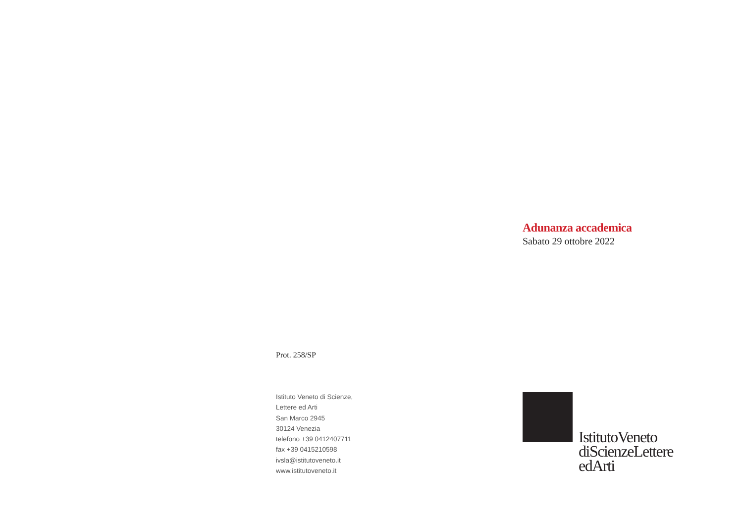Adunanza accademica
Sabato 29 ottobre 2022
Prot. 258/SP
Istituto Veneto di Scienze,
Lettere ed Arti
San Marco 2945
30124 Venezia
telefono +39 0412407711
fax +39 0415210598
ivsla@istitutoveneto.it
www.istitutoveneto.it
IstitutoVeneto
diScienzeLettere
edArti